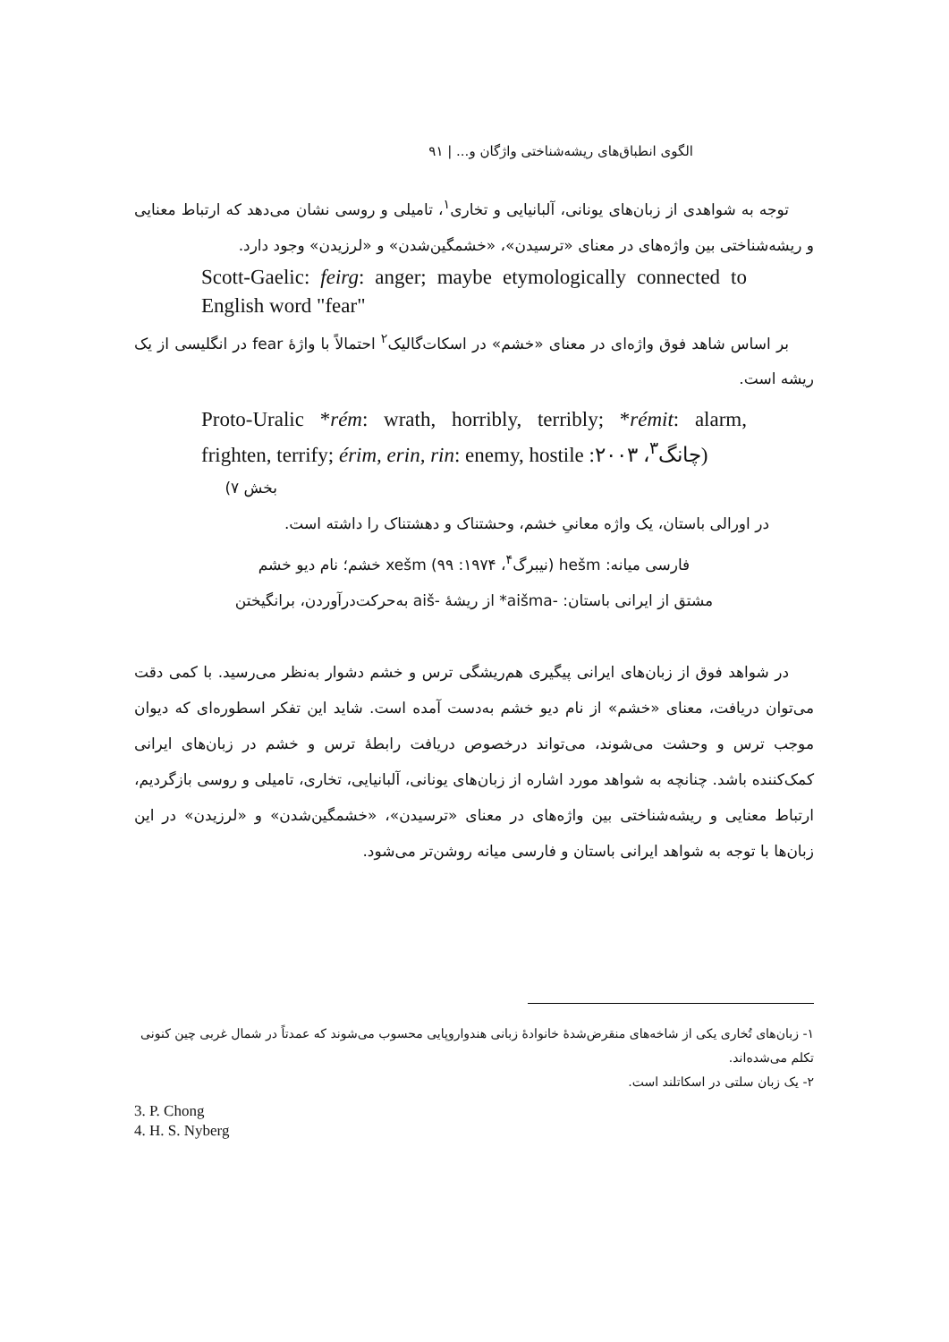الگوی انطباق‌های ریشه‌شناختی واژگان و... | ۹۱
توجه به شواهدی از زبان‌های یونانی، آلبانیایی و تخاری<sup>۱</sup>، تامیلی و روسی نشان می‌دهد که ارتباط معنایی و ریشه‌شناختی بین واژه‌های در معنای «ترسیدن»، «خشمگین‌شدن» و «لرزیدن» وجود دارد.
Scott-Gaelic: feirg: anger; maybe etymologically connected to English word "fear"
بر اساس شاهد فوق واژه‌ای در معنای «خشم» در اسکات‌گالیک<sup>۲</sup> احتمالاً با واژهٔ fear در انگلیسی از یک ریشه است.
Proto-Uralic *rém: wrath, horribly, terribly; *rémit: alarm, frighten, terrify; érim, erin, rin: enemy, hostile (چانگ<sup>۳</sup>، ۲۰۰۳:
بخش ۷)
در اورالی باستان، یک واژه معانیِ خشم، وحشتناک و دهشتناک را داشته است.
فارسی میانه: hešm (نیبرگ<sup>۴</sup>، ۱۹۷۴: ۹۹) xešm خشم؛ نام دیو خشم
مشتق از ایرانی باستان: -aišma* از ریشهٔ -aiš به‌حرکت‌درآوردن، برانگیختن
در شواهد فوق از زبان‌های ایرانی پیگیری هم‌ریشگی ترس و خشم دشوار به‌نظر می‌رسید. با کمی دقت می‌توان دریافت، معنای «خشم» از نام دیو خشم به‌دست آمده است. شاید این تفکر اسطوره‌ای که دیوان موجب ترس و وحشت می‌شوند، می‌تواند درخصوص دریافت رابطهٔ ترس و خشم در زبان‌های ایرانی کمک‌کننده باشد. چنانچه به شواهد مورد اشاره از زبان‌های یونانی، آلبانیایی، تخاری، تامیلی و روسی بازگردیم، ارتباط معنایی و ریشه‌شناختی بین واژه‌های در معنای «ترسیدن»، «خشمگین‌شدن» و «لرزیدن» در این زبان‌ها با توجه به شواهد ایرانی باستان و فارسی میانه روشن‌تر می‌شود.
۱- زبان‌های تُخاری یکی از شاخه‌های منقرض‌شدهٔ خانوادهٔ زبانی هندواروپایی محسوب می‌شوند که عمدتاً در شمال غربی چین کنونی تکلم می‌شده‌اند.
۲- یک زبان سلتی در اسکاتلند است.
3. P. Chong
4. H. S. Nyberg